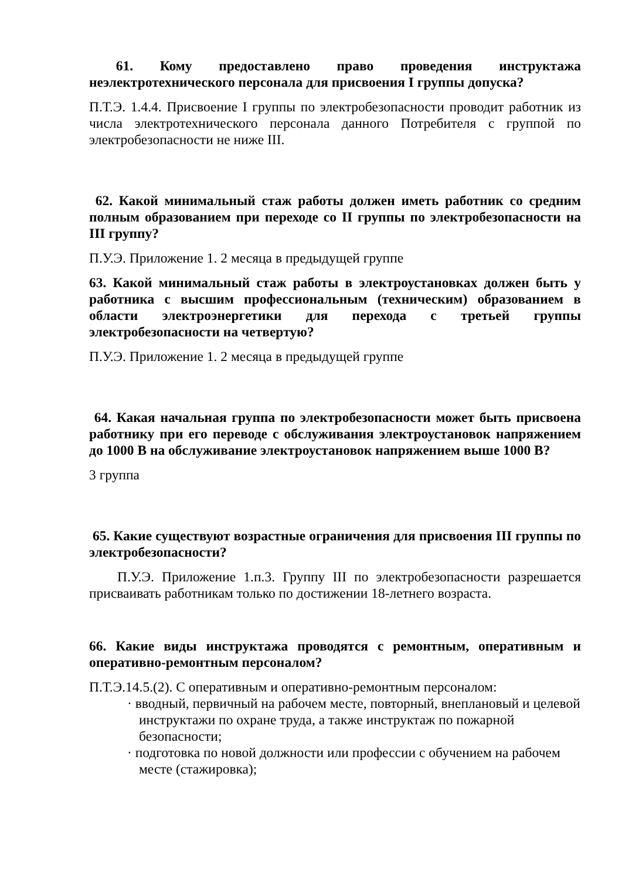61. Кому предоставлено право проведения инструктажа неэлектротехнического персонала для присвоения I группы допуска?
П.Т.Э. 1.4.4. Присвоение I группы по электробезопасности проводит работник из числа электротехнического персонала данного Потребителя с группой по электробезопасности не ниже III.
62. Какой минимальный стаж работы должен иметь работник со средним полным образованием при переходе со II группы по электробезопасности на III группу?
П.У.Э. Приложение 1. 2 месяца в предыдущей группе
63. Какой минимальный стаж работы в электроустановках должен быть у работника с высшим профессиональным (техническим) образованием в области электроэнергетики для перехода с третьей группы электробезопасности на четвертую?
П.У.Э. Приложение 1. 2 месяца в предыдущей группе
64. Какая начальная группа по электробезопасности может быть присвоена работнику при его переводе с обслуживания электроустановок напряжением до 1000 В на обслуживание электроустановок напряжением выше 1000 В?
3 группа
65. Какие существуют возрастные ограничения для присвоения III группы по электробезопасности?
П.У.Э. Приложение 1.п.3. Группу III по электробезопасности разрешается присваивать работникам только по достижении 18-летнего возраста.
66. Какие виды инструктажа проводятся с ремонтным, оперативным и оперативно-ремонтным персоналом?
П.Т.Э.14.5.(2). С оперативным и оперативно-ремонтным персоналом:
· вводный, первичный на рабочем месте, повторный, внеплановый и целевой инструктажи по охране труда, а также инструктаж по пожарной безопасности;
· подготовка по новой должности или профессии с обучением на рабочем месте (стажировка);